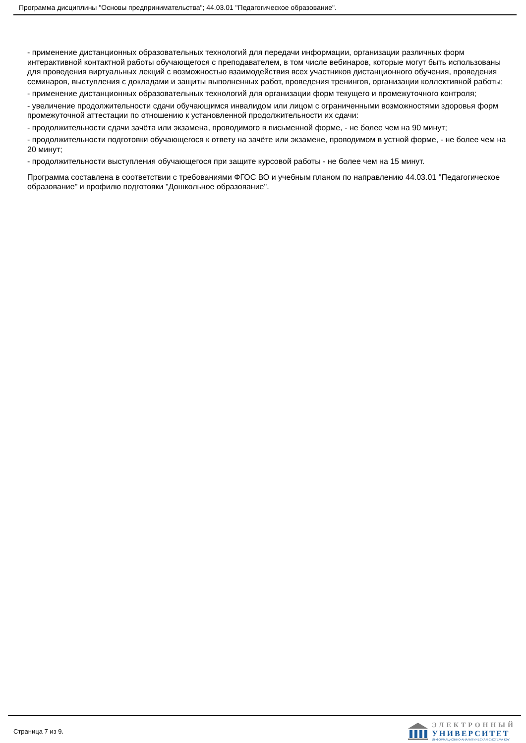Программа дисциплины "Основы предпринимательства"; 44.03.01 "Педагогическое образование".
- применение дистанционных образовательных технологий для передачи информации, организации различных форм интерактивной контактной работы обучающегося с преподавателем, в том числе вебинаров, которые могут быть использованы для проведения виртуальных лекций с возможностью взаимодействия всех участников дистанционного обучения, проведения семинаров, выступления с докладами и защиты выполненных работ, проведения тренингов, организации коллективной работы;
- применение дистанционных образовательных технологий для организации форм текущего и промежуточного контроля;
- увеличение продолжительности сдачи обучающимся инвалидом или лицом с ограниченными возможностями здоровья форм промежуточной аттестации по отношению к установленной продолжительности их сдачи:
- продолжительности сдачи зачёта или экзамена, проводимого в письменной форме, - не более чем на 90 минут;
- продолжительности подготовки обучающегося к ответу на зачёте или экзамене, проводимом в устной форме, - не более чем на 20 минут;
- продолжительности выступления обучающегося при защите курсовой работы - не более чем на 15 минут.
Программа составлена в соответствии с требованиями ФГОС ВО и учебным планом по направлению 44.03.01 "Педагогическое образование" и профилю подготовки "Дошкольное образование".
Страница 7 из 9.
ЭЛЕКТРОННЫЙ
УНИВЕРСИТЕТ
ИНФОРМАЦИОННО-АНАЛИТИЧЕСКАЯ СИСТЕМА КФУ